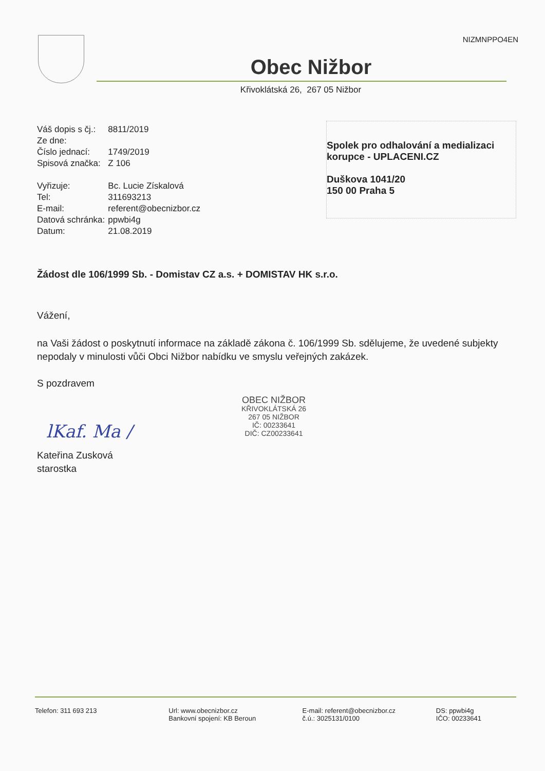NIZMNPPO4EN
Obec Nižbor
Křivoklátská 26, 267 05 Nižbor
| Váš dopis s čj.: | 8811/2019 |
| Ze dne: | |
| Číslo jednací: | 1749/2019 |
| Spisová značka: | Z 106 |
| Vyřizuje: | Bc. Lucie Získalová |
| Tel: | 311693213 |
| E-mail: | referent@obecnizbor.cz |
| Datová schránka: | ppwbi4g |
| Datum: | 21.08.2019 |
Spolek pro odhalování a medializaci korupce - UPLACENI.CZ
Duškova 1041/20
150 00 Praha 5
Žádost dle 106/1999 Sb. - Domistav CZ a.s. + DOMISTAV HK s.r.o.
Vážení,
na Vaši žádost o poskytnutí informace na základě zákona č. 106/1999 Sb. sdělujeme, že uvedené subjekty nepodaly v minulosti vůči Obci Nižbor nabídku ve smyslu veřejných zakázek.
S pozdravem
lKaf. Ma /
Kateřina Zusková
starostka
OBEC NIŽBOR
KŘIVOKLÁTSKÁ 26
267 05 NIŽBOR
IČ: 00233641
DIČ: CZ00233641
Telefon: 311 693 213 Url: www.obecnizbor.cz
Bankovní spojení: KB Beroun
E-mail: referent@obecnizbor.cz
č.ú.: 3025131/0100
DS: ppwbi4g
IČO: 00233641